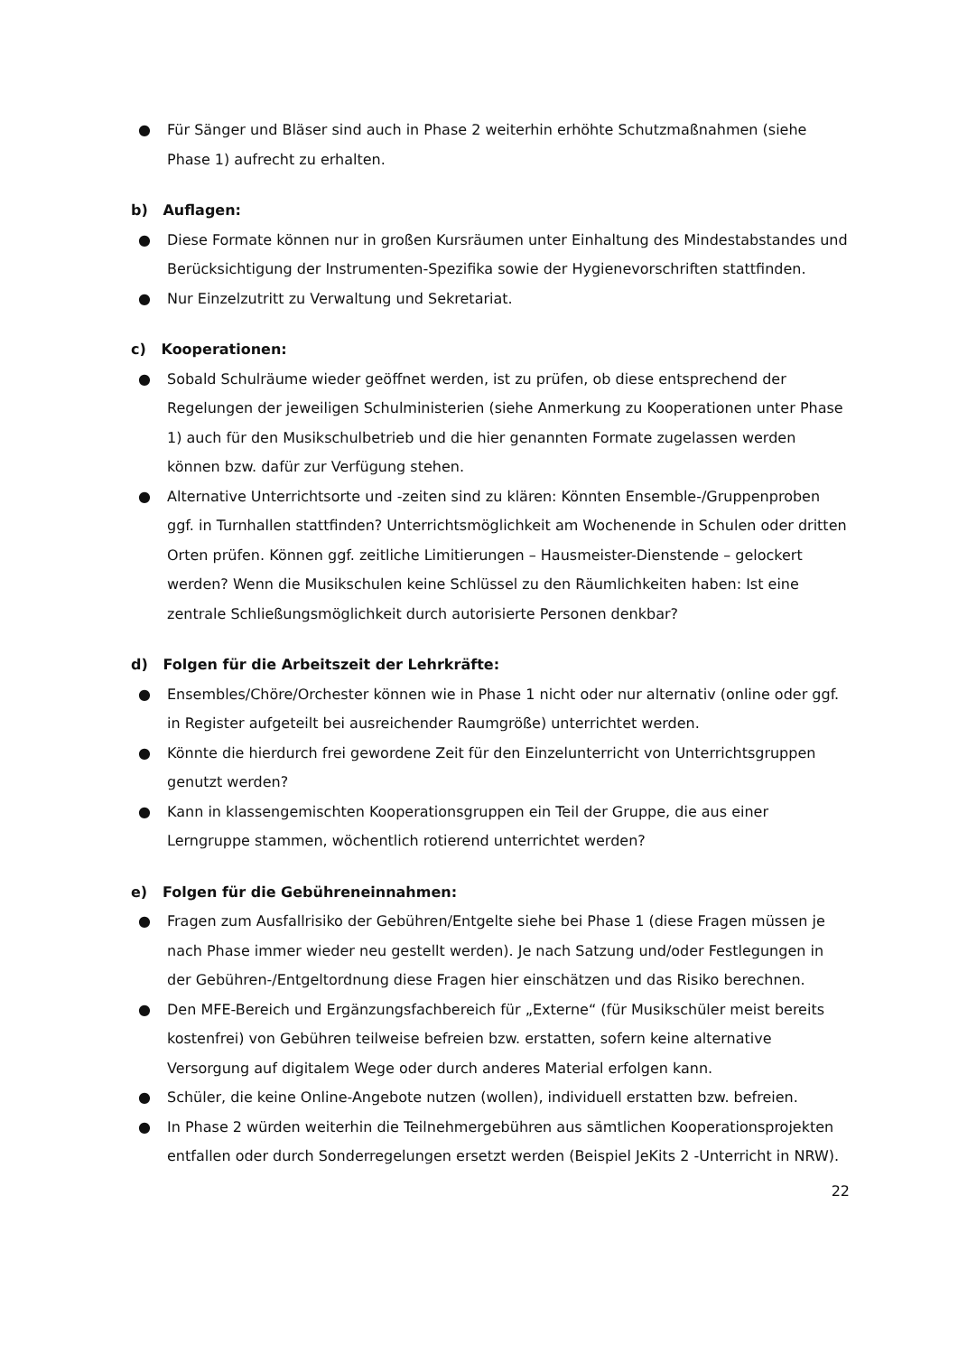● Für Sänger und Bläser sind auch in Phase 2 weiterhin erhöhte Schutzmaßnahmen (siehe Phase 1) aufrecht zu erhalten.
b) Auflagen:
● Diese Formate können nur in großen Kursräumen unter Einhaltung des Mindestabstandes und Berücksichtigung der Instrumenten-Spezifika sowie der Hygienevorschriften stattfinden.
● Nur Einzelzutritt zu Verwaltung und Sekretariat.
c) Kooperationen:
● Sobald Schulräume wieder geöffnet werden, ist zu prüfen, ob diese entsprechend der Regelungen der jeweiligen Schulministerien (siehe Anmerkung zu Kooperationen unter Phase 1) auch für den Musikschulbetrieb und die hier genannten Formate zugelassen werden können bzw. dafür zur Verfügung stehen.
● Alternative Unterrichtsorte und -zeiten sind zu klären: Könnten Ensemble-/Gruppenproben ggf. in Turnhallen stattfinden? Unterrichtsmöglichkeit am Wochenende in Schulen oder dritten Orten prüfen. Können ggf. zeitliche Limitierungen – Hausmeister-Dienstende – gelockert werden? Wenn die Musikschulen keine Schlüssel zu den Räumlichkeiten haben: Ist eine zentrale Schließungsmöglichkeit durch autorisierte Personen denkbar?
d) Folgen für die Arbeitszeit der Lehrkräfte:
● Ensembles/Chöre/Orchester können wie in Phase 1 nicht oder nur alternativ (online oder ggf. in Register aufgeteilt bei ausreichender Raumgröße) unterrichtet werden.
● Könnte die hierdurch frei gewordene Zeit für den Einzelunterricht von Unterrichtsgruppen genutzt werden?
● Kann in klassengemischten Kooperationsgruppen ein Teil der Gruppe, die aus einer Lerngruppe stammen, wöchentlich rotierend unterrichtet werden?
e) Folgen für die Gebühreneinnahmen:
● Fragen zum Ausfallrisiko der Gebühren/Entgelte siehe bei Phase 1 (diese Fragen müssen je nach Phase immer wieder neu gestellt werden). Je nach Satzung und/oder Festlegungen in der Gebühren-/Entgeltordnung diese Fragen hier einschätzen und das Risiko berechnen.
● Den MFE-Bereich und Ergänzungsfachbereich für „Externe“ (für Musikschüler meist bereits kostenfrei) von Gebühren teilweise befreien bzw. erstatten, sofern keine alternative Versorgung auf digitalem Wege oder durch anderes Material erfolgen kann.
● Schüler, die keine Online-Angebote nutzen (wollen), individuell erstatten bzw. befreien.
● In Phase 2 würden weiterhin die Teilnehmergebühren aus sämtlichen Kooperationsprojekten entfallen oder durch Sonderregelungen ersetzt werden (Beispiel JeKits 2 -Unterricht in NRW).
22